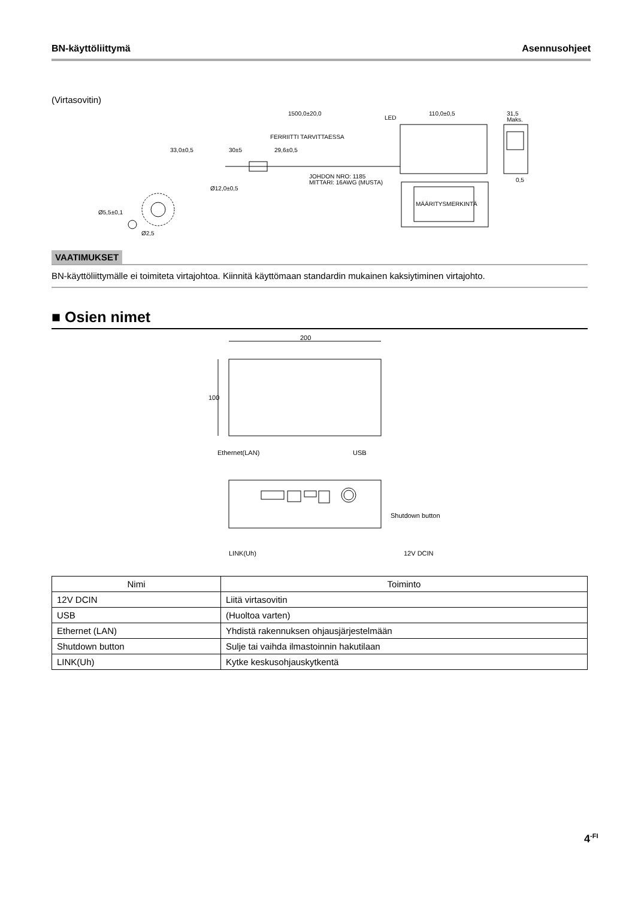BN-käyttöliittymä Asennusohjeet
(Virtasovitin)
1500,0±20,0
110,0±0,5
31,5
Maks.
FERRIITTI TARVITTAESSA
33,0±0,5
30±5
29,6±0,5
JOHDON NRO: 1185
MITTARI: 16AWG (MUSTA)
Ø12,0±0,5
LED
MÄÄRITYSMERKINTÄ
Ø5,5±0,1
Ø2,5
0,5
VAATIMUKSET
BN-käyttöliittymälle ei toimiteta virtajohtoa. Kiinnitä käyttömaan standardin mukainen kaksiytiminen virtajohto.
■ Osien nimet
200
100
Ethernet(LAN)
USB
Shutdown button
LINK(Uh)
12V DCIN
| Nimi | Toiminto |
| --- | --- |
| 12V DCIN | Liitä virtasovitin |
| USB | (Huoltoa varten) |
| Ethernet (LAN) | Yhdistä rakennuksen ohjausjärjestelmään |
| Shutdown button | Sulje tai vaihda ilmastoinnin hakutilaan |
| LINK(Uh) | Kytke keskusohjauskytkentä |
4<sup>-FI</sup>